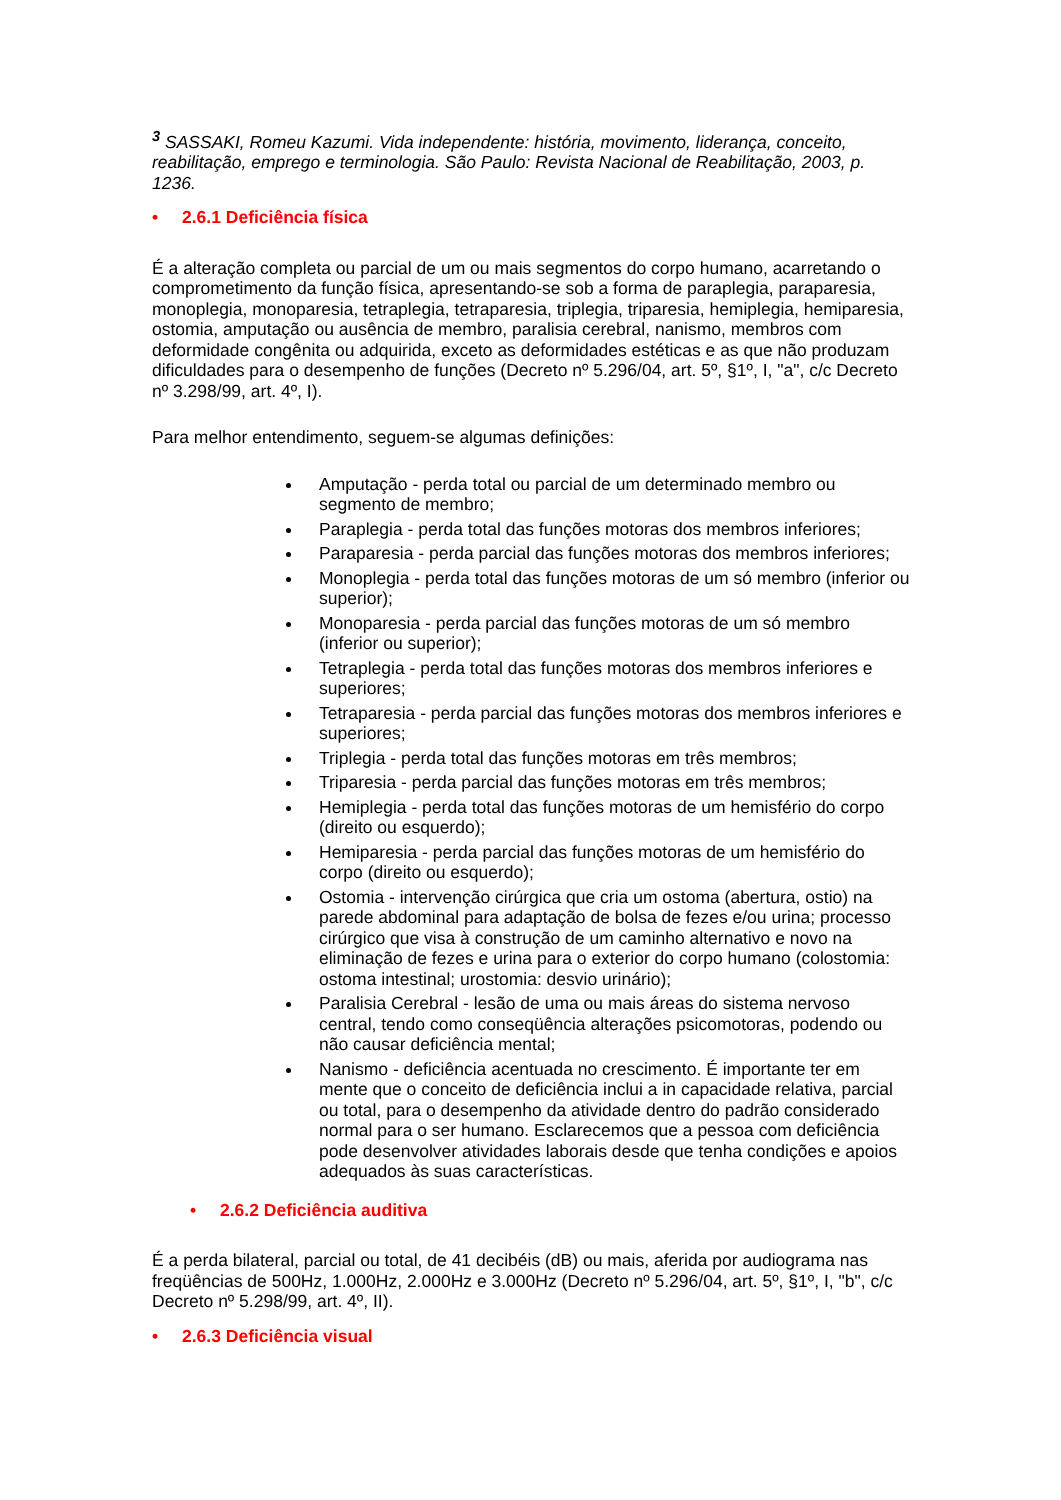<sup>3</sup> SASSAKI, Romeu Kazumi. Vida independente: história, movimento, liderança, conceito, reabilitação, emprego e terminologia. São Paulo: Revista Nacional de Reabilitação, 2003, p. 1236.
• 2.6.1 Deficiência física
É a alteração completa ou parcial de um ou mais segmentos do corpo humano, acarretando o comprometimento da função física, apresentando-se sob a forma de paraplegia, paraparesia, monoplegia, monoparesia, tetraplegia, tetraparesia, triplegia, triparesia, hemiplegia, hemiparesia, ostomia, amputação ou ausência de membro, paralisia cerebral, nanismo, membros com deformidade congênita ou adquirida, exceto as deformidades estéticas e as que não produzam dificuldades para o desempenho de funções (Decreto nº 5.296/04, art. 5º, §1º, I, "a", c/c Decreto nº 3.298/99, art. 4º, I).
Para melhor entendimento, seguem-se algumas definições:
Amputação - perda total ou parcial de um determinado membro ou segmento de membro;
Paraplegia - perda total das funções motoras dos membros inferiores;
Paraparesia - perda parcial das funções motoras dos membros inferiores;
Monoplegia - perda total das funções motoras de um só membro (inferior ou superior);
Monoparesia - perda parcial das funções motoras de um só membro (inferior ou superior);
Tetraplegia - perda total das funções motoras dos membros inferiores e superiores;
Tetraparesia - perda parcial das funções motoras dos membros inferiores e superiores;
Triplegia - perda total das funções motoras em três membros;
Triparesia - perda parcial das funções motoras em três membros;
Hemiplegia - perda total das funções motoras de um hemisfério do corpo (direito ou esquerdo);
Hemiparesia - perda parcial das funções motoras de um hemisfério do corpo (direito ou esquerdo);
Ostomia - intervenção cirúrgica que cria um ostoma (abertura, ostio) na parede abdominal para adaptação de bolsa de fezes e/ou urina; processo cirúrgico que visa à construção de um caminho alternativo e novo na eliminação de fezes e urina para o exterior do corpo humano (colostomia: ostoma intestinal; urostomia: desvio urinário);
Paralisia Cerebral - lesão de uma ou mais áreas do sistema nervoso central, tendo como conseqüência alterações psicomotoras, podendo ou não causar deficiência mental;
Nanismo - deficiência acentuada no crescimento. É importante ter em mente que o conceito de deficiência inclui a in capacidade relativa, parcial ou total, para o desempenho da atividade dentro do padrão considerado normal para o ser humano. Esclarecemos que a pessoa com deficiência pode desenvolver atividades laborais desde que tenha condições e apoios adequados às suas características.
• 2.6.2 Deficiência auditiva
É a perda bilateral, parcial ou total, de 41 decibéis (dB) ou mais, aferida por audiograma nas freqüências de 500Hz, 1.000Hz, 2.000Hz e 3.000Hz (Decreto nº 5.296/04, art. 5º, §1º, I, "b", c/c Decreto nº 5.298/99, art. 4º, II).
• 2.6.3 Deficiência visual